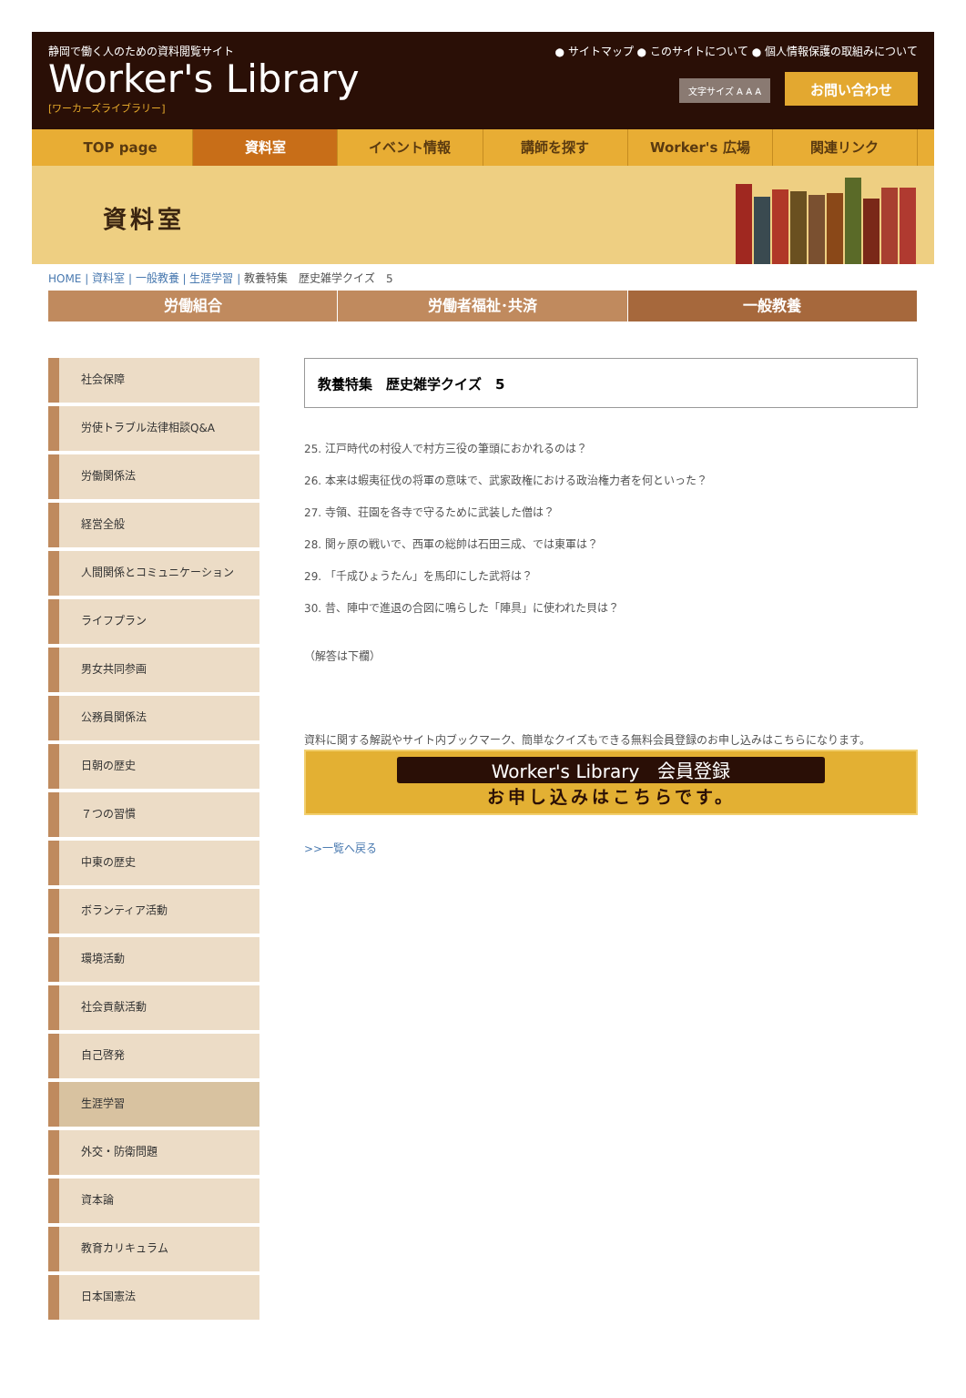静岡で働く人のための資料閲覧サイト
Worker's Library
[ワーカーズライブラリー]
● サイトマップ ● このサイトについて ● 個人情報保護の取組みについて
文字サイズ A A A お問い合わせ
TOP page 資料室 イベント情報 講師を探す Worker's 広場 関連リンク
資料室
HOME | 資料室 | 一般教養 | 生涯学習 | 教養特集　歴史雑学クイズ　5
労働組合 労働者福祉･共済 一般教養
社会保障
労使トラブル法律相談Q&A
労働関係法
経営全般
人間関係とコミュニケーション
ライフプラン
男女共同参画
公務員関係法
日朝の歴史
７つの習慣
中東の歴史
ボランティア活動
環境活動
社会貢献活動
自己啓発
生涯学習
外交・防衛問題
資本論
教育カリキュラム
日本国憲法
教養特集　歴史雑学クイズ　5
25. 江戸時代の村役人で村方三役の筆頭におかれるのは？
26. 本来は蝦夷征伐の将軍の意味で、武家政権における政治権力者を何といった？
27. 寺領、荘園を各寺で守るために武装した僧は？
28. 関ヶ原の戦いで、西軍の総帥は石田三成、では東軍は？
29. 「千成ひょうたん」を馬印にした武将は？
30. 昔、陣中で進退の合図に鳴らした「陣具」に使われた貝は？
（解答は下欄）
資料に関する解説やサイト内ブックマーク、簡単なクイズもできる無料会員登録のお申し込みはこちらになります。
Worker's Library　会員登録
お申し込みはこちらです。
>>一覧へ戻る